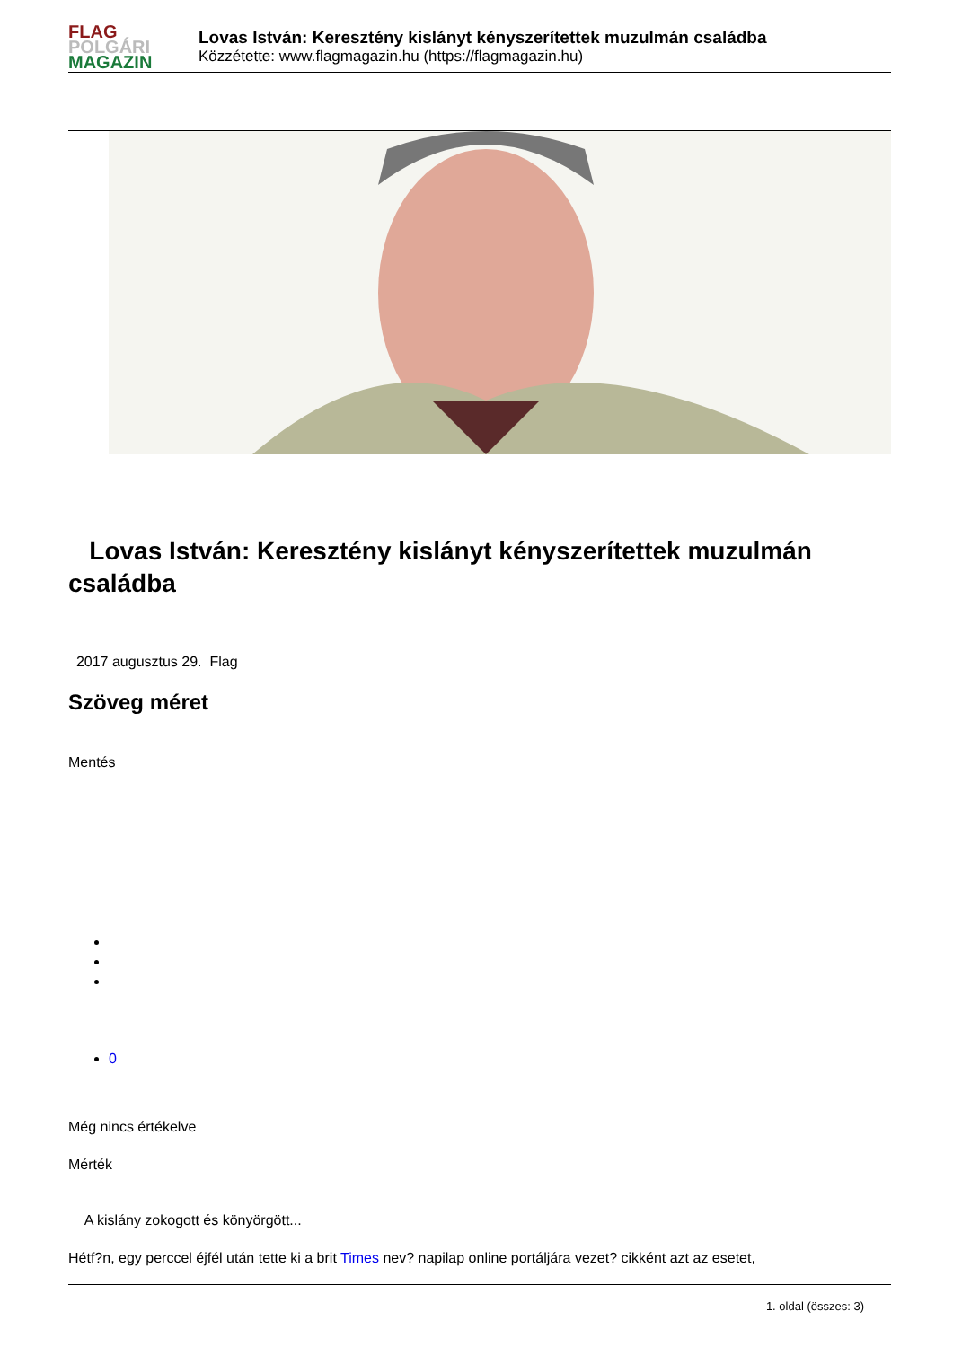FLAG
POLGÁRI
MAGAZIN
Lovas István: Keresztény kislányt kényszerítettek muzulmán családba
Közzétette: www.flagmagazin.hu (https://flagmagazin.hu)
Lovas István: Keresztény kislányt kényszerítettek muzulmán családba
2017 augusztus 29. Flag
Szöveg méret
Mentés
0
Még nincs értékelve
Mérték
A kislány zokogott és könyörgött...
Hétf?n, egy perccel éjfél után tette ki a brit Times nev? napilap online portáljára vezet? cikként azt az esetet,
1. oldal (összes: 3)